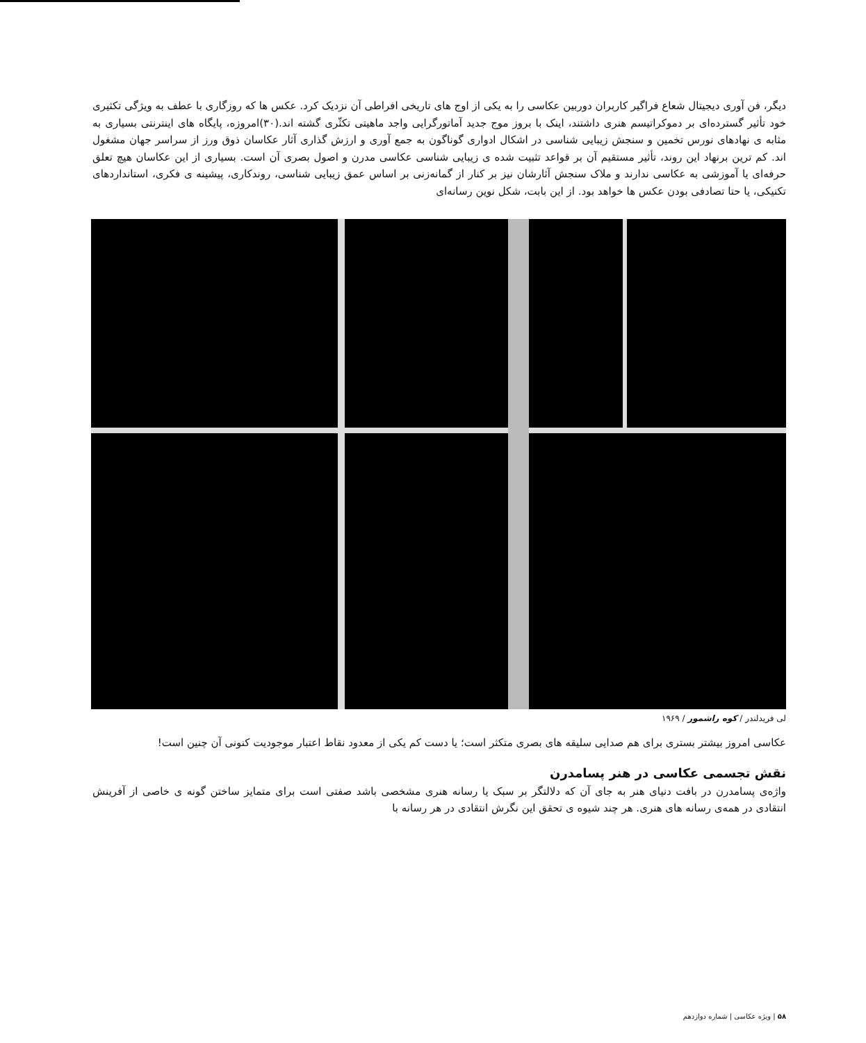دیگر، فن آوری دیجیتال شعاع فراگیر کاربران دوربین عکاسی را به یکی از اوج های تاریخی افراطی آن نزدیک کرد. عکس ها که روزگاری با عطف به ویژگی تکثیری خود تأثیر گسترده‌ای بر دموکراتیسم هنری داشتند، اینک با بروز موج جدید آماتورگرایی واجد ماهیتی تکثّری گشته اند.(۳۰)امروزه، پایگاه های اینترنتی بسیاری به مثابه ی نهادهای نورس تخمین و سنجش زیبایی شناسی در اشکال ادواری گوناگون به جمع آوری و ارزش گذاری آثار عکاسان ذوق ورز از سراسر جهان مشغول اند. کم ترین برنهاد این روند، تأثیر مستقیم آن بر قواعد تثبیت شده ی زیبایی شناسی عکاسی مدرن و اصول بصری آن است. بسیاری از این عکاسان هیچ تعلق حرفه‌ای یا آموزشی به عکاسی ندارند و ملاک سنجش آثارشان نیز بر کنار از گمانه‌زنی بر اساس عمق زیبایی شناسی، روندکاری، پیشینه ی فکری، استانداردهای تکنیکی، یا حتا تصادفی بودن عکس ها خواهد بود. از این بابت، شکل نوین رسانه‌ای
لی فریدلندر / کوه راشمور / ۱۹۶۹
عکاسی امروز بیشتر بستری برای هم صدایی سلیقه های بصری متکثر است؛ یا دست کم یکی از معدود نقاط اعتبار موجودیت کنونی آن چنین است!
نقش تجسمی عکاسی در هنر پسامدرن
واژه‌ی پسامدرن در بافت دنیای هنر به جای آن که دلالتگر بر سبک یا رسانه هنری مشخصی باشد صفتی است برای متمایز ساختن گونه ی خاصی از آفرینش انتقادی در همه‌ی رسانه های هنری. هر چند شیوه ی تحقق این نگرش انتقادی در هر رسانه با
۵۸ | ویژه عکاسی | شماره دوازدهم